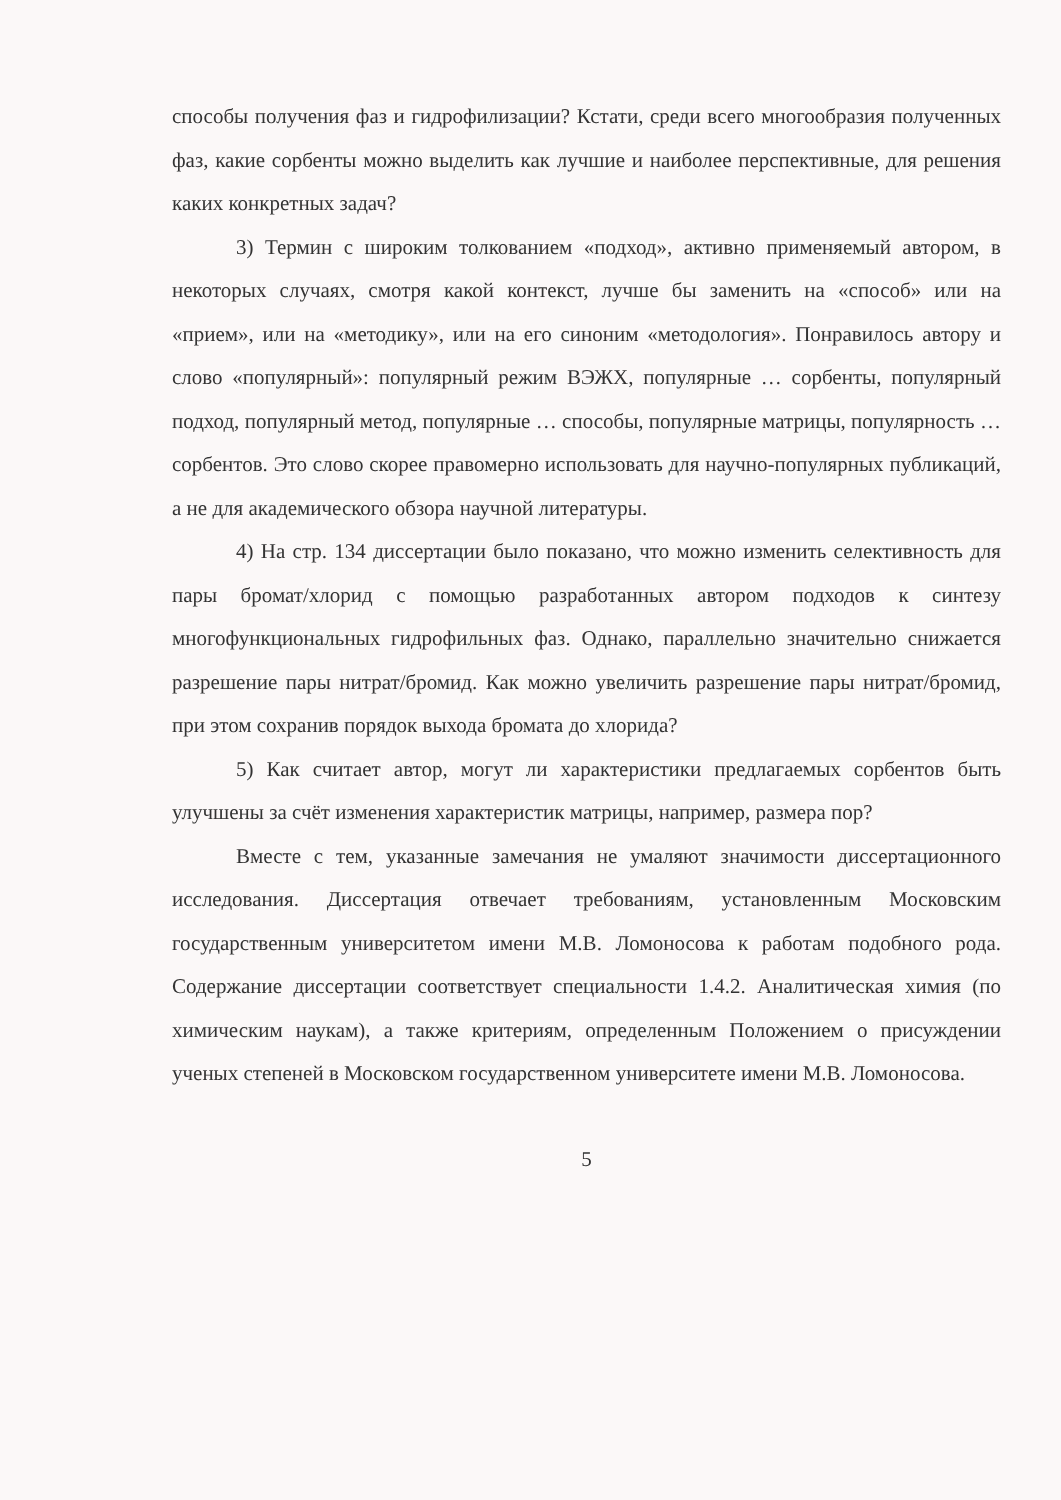способы получения фаз и гидрофилизации? Кстати, среди всего многообразия полученных фаз, какие сорбенты можно выделить как лучшие и наиболее перспективные, для решения каких конкретных задач?
3) Термин с широким толкованием «подход», активно применяемый автором, в некоторых случаях, смотря какой контекст, лучше бы заменить на «способ» или на «прием», или на «методику», или на его синоним «методология». Понравилось автору и слово «популярный»: популярный режим ВЭЖХ, популярные … сорбенты, популярный подход, популярный метод, популярные … способы, популярные матрицы, популярность … сорбентов. Это слово скорее правомерно использовать для научно-популярных публикаций, а не для академического обзора научной литературы.
4) На стр. 134 диссертации было показано, что можно изменить селективность для пары бромат/хлорид с помощью разработанных автором подходов к синтезу многофункциональных гидрофильных фаз. Однако, параллельно значительно снижается разрешение пары нитрат/бромид. Как можно увеличить разрешение пары нитрат/бромид, при этом сохранив порядок выхода бромата до хлорида?
5) Как считает автор, могут ли характеристики предлагаемых сорбентов быть улучшены за счёт изменения характеристик матрицы, например, размера пор?
Вместе с тем, указанные замечания не умаляют значимости диссертационного исследования. Диссертация отвечает требованиям, установленным Московским государственным университетом имени М.В. Ломоносова к работам подобного рода. Содержание диссертации соответствует специальности 1.4.2. Аналитическая химия (по химическим наукам), а также критериям, определенным Положением о присуждении ученых степеней в Московском государственном университете имени М.В. Ломоносова.
5